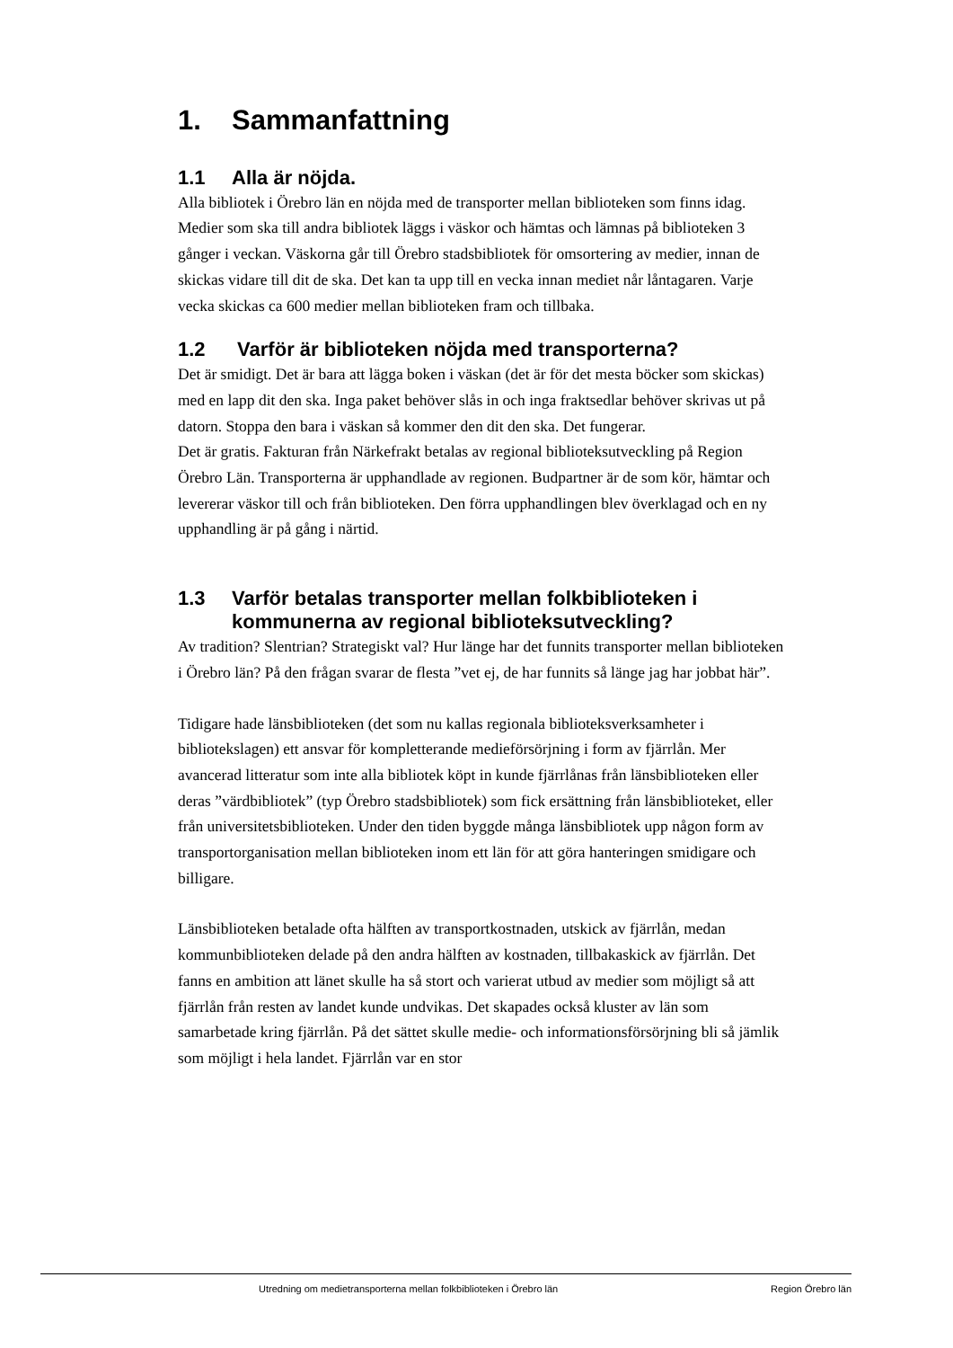1. Sammanfattning
1.1 Alla är nöjda.
Alla bibliotek i Örebro län en nöjda med de transporter mellan biblioteken som finns idag. Medier som ska till andra bibliotek läggs i väskor och hämtas och lämnas på biblioteken 3 gånger i veckan. Väskorna går till Örebro stadsbibliotek för omsortering av medier, innan de skickas vidare till dit de ska. Det kan ta upp till en vecka innan mediet når låntagaren. Varje vecka skickas ca 600 medier mellan biblioteken fram och tillbaka.
1.2 Varför är biblioteken nöjda med transporterna?
Det är smidigt. Det är bara att lägga boken i väskan (det är för det mesta böcker som skickas) med en lapp dit den ska. Inga paket behöver slås in och inga fraktsedlar behöver skrivas ut på datorn. Stoppa den bara i väskan så kommer den dit den ska. Det fungerar.
Det är gratis. Fakturan från Närkefrakt betalas av regional biblioteksutveckling på Region Örebro Län. Transporterna är upphandlade av regionen. Budpartner är de som kör, hämtar och levererar väskor till och från biblioteken. Den förra upphandlingen blev överklagad och en ny upphandling är på gång i närtid.
1.3 Varför betalas transporter mellan folkbiblioteken i kommunerna av regional biblioteksutveckling?
Av tradition? Slentrian? Strategiskt val? Hur länge har det funnits transporter mellan biblioteken i Örebro län? På den frågan svarar de flesta ”vet ej, de har funnits så länge jag har jobbat här”.
Tidigare hade länsbiblioteken (det som nu kallas regionala biblioteksverksamheter i bibliotekslagen) ett ansvar för kompletterande medieförsörjning i form av fjärrlån. Mer avancerad litteratur som inte alla bibliotek köpt in kunde fjärrlånas från länsbiblioteken eller deras ”värdbibliotek” (typ Örebro stadsbibliotek) som fick ersättning från länsbiblioteket, eller från universitetsbiblioteken. Under den tiden byggde många länsbibliotek upp någon form av transportorganisation mellan biblioteken inom ett län för att göra hanteringen smidigare och billigare.
Länsbiblioteken betalade ofta hälften av transportkostnaden, utskick av fjärrlån, medan kommunbiblioteken delade på den andra hälften av kostnaden, tillbakaskick av fjärrlån. Det fanns en ambition att länet skulle ha så stort och varierat utbud av medier som möjligt så att fjärrlån från resten av landet kunde undvikas. Det skapades också kluster av län som samarbetade kring fjärrlån. På det sättet skulle medie- och informationsförsörjning bli så jämlik som möjligt i hela landet. Fjärrlån var en stor
Utredning om medietransporterna mellan folkbiblioteken i Örebro län Region Örebro län